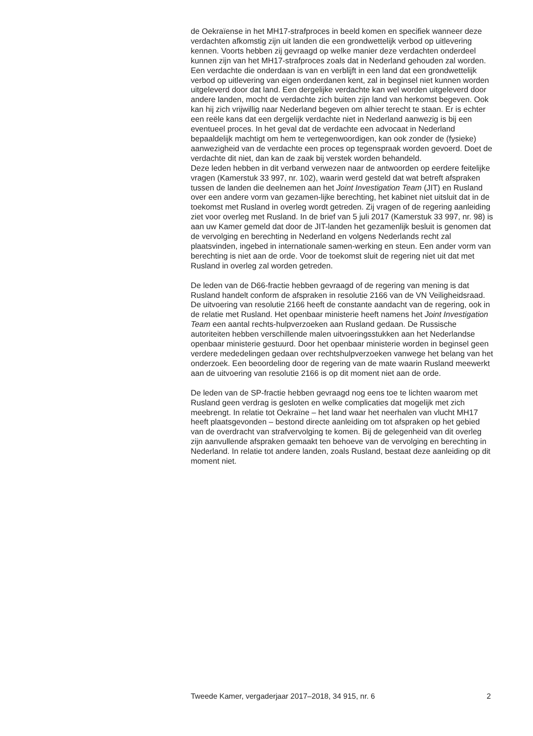de Oekraïense in het MH17-strafproces in beeld komen en specifiek wanneer deze verdachten afkomstig zijn uit landen die een grondwettelijk verbod op uitlevering kennen. Voorts hebben zij gevraagd op welke manier deze verdachten onderdeel kunnen zijn van het MH17-strafproces zoals dat in Nederland gehouden zal worden.
Een verdachte die onderdaan is van en verblijft in een land dat een grondwettelijk verbod op uitlevering van eigen onderdanen kent, zal in beginsel niet kunnen worden uitgeleverd door dat land. Een dergelijke verdachte kan wel worden uitgeleverd door andere landen, mocht de verdachte zich buiten zijn land van herkomst begeven. Ook kan hij zich vrijwillig naar Nederland begeven om alhier terecht te staan. Er is echter een reële kans dat een dergelijk verdachte niet in Nederland aanwezig is bij een eventueel proces. In het geval dat de verdachte een advocaat in Nederland bepaaldelijk machtigt om hem te vertegenwoordigen, kan ook zonder de (fysieke) aanwezigheid van de verdachte een proces op tegenspraak worden gevoerd. Doet de verdachte dit niet, dan kan de zaak bij verstek worden behandeld.
Deze leden hebben in dit verband verwezen naar de antwoorden op eerdere feitelijke vragen (Kamerstuk 33 997, nr. 102), waarin werd gesteld dat wat betreft afspraken tussen de landen die deelnemen aan het Joint Investigation Team (JIT) en Rusland over een andere vorm van gezamen-lijke berechting, het kabinet niet uitsluit dat in de toekomst met Rusland in overleg wordt getreden. Zij vragen of de regering aanleiding ziet voor overleg met Rusland. In de brief van 5 juli 2017 (Kamerstuk 33 997, nr. 98) is aan uw Kamer gemeld dat door de JIT-landen het gezamenlijk besluit is genomen dat de vervolging en berechting in Nederland en volgens Nederlands recht zal plaatsvinden, ingebed in internationale samen-werking en steun. Een ander vorm van berechting is niet aan de orde. Voor de toekomst sluit de regering niet uit dat met Rusland in overleg zal worden getreden.
De leden van de D66-fractie hebben gevraagd of de regering van mening is dat Rusland handelt conform de afspraken in resolutie 2166 van de VN Veiligheidsraad. De uitvoering van resolutie 2166 heeft de constante aandacht van de regering, ook in de relatie met Rusland. Het openbaar ministerie heeft namens het Joint Investigation Team een aantal rechts-hulpverzoeken aan Rusland gedaan. De Russische autoriteiten hebben verschillende malen uitvoeringsstukken aan het Nederlandse openbaar ministerie gestuurd. Door het openbaar ministerie worden in beginsel geen verdere mededelingen gedaan over rechtshulpverzoeken vanwege het belang van het onderzoek. Een beoordeling door de regering van de mate waarin Rusland meewerkt aan de uitvoering van resolutie 2166 is op dit moment niet aan de orde.
De leden van de SP-fractie hebben gevraagd nog eens toe te lichten waarom met Rusland geen verdrag is gesloten en welke complicaties dat mogelijk met zich meebrengt. In relatie tot Oekraïne – het land waar het neerhalen van vlucht MH17 heeft plaatsgevonden – bestond directe aanleiding om tot afspraken op het gebied van de overdracht van strafvervolging te komen. Bij de gelegenheid van dit overleg zijn aanvullende afspraken gemaakt ten behoeve van de vervolging en berechting in Nederland. In relatie tot andere landen, zoals Rusland, bestaat deze aanleiding op dit moment niet.
Tweede Kamer, vergaderjaar 2017–2018, 34 915, nr. 6 2